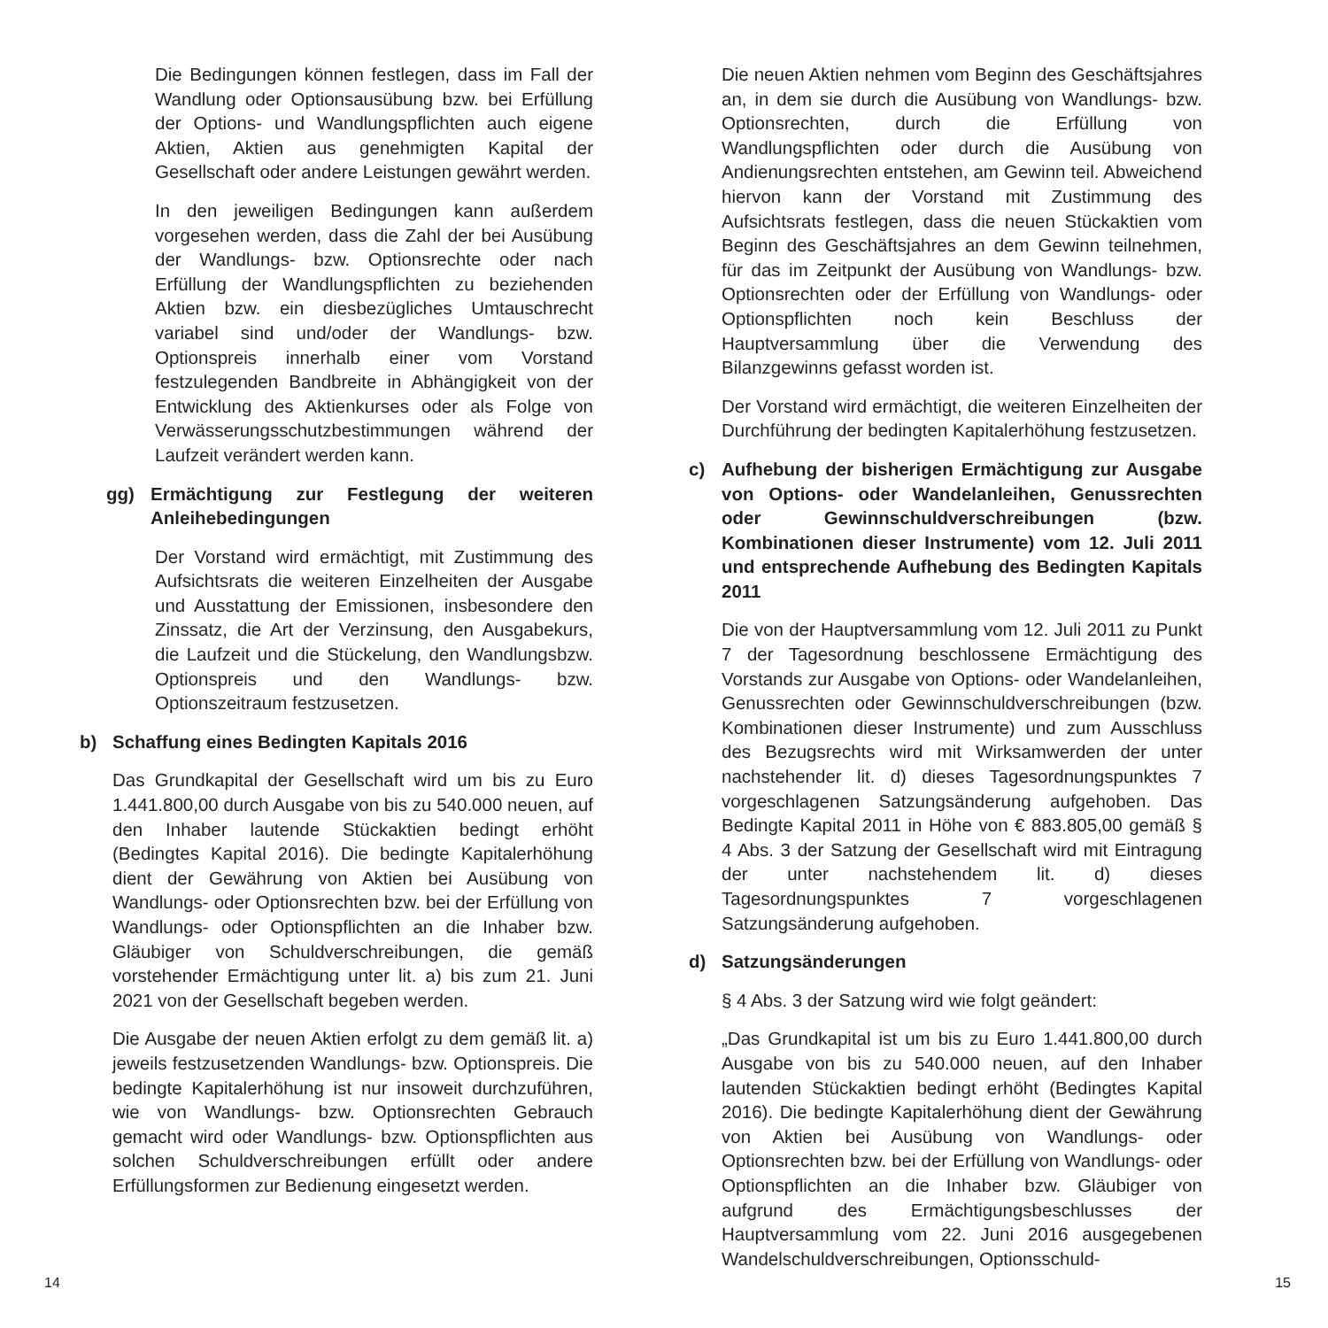Die Bedingungen können festlegen, dass im Fall der Wandlung oder Optionsausübung bzw. bei Erfüllung der Options- und Wandlungspflichten auch eigene Aktien, Aktien aus genehmigten Kapital der Gesellschaft oder andere Leistungen gewährt werden.
In den jeweiligen Bedingungen kann außerdem vorgesehen werden, dass die Zahl der bei Ausübung der Wandlungs- bzw. Optionsrechte oder nach Erfüllung der Wandlungspflichten zu beziehenden Aktien bzw. ein diesbezügliches Umtauschrecht variabel sind und/oder der Wandlungs- bzw. Optionspreis innerhalb einer vom Vorstand festzulegenden Bandbreite in Abhängigkeit von der Entwicklung des Aktienkurses oder als Folge von Verwässerungsschutzbestimmungen während der Laufzeit verändert werden kann.
gg) Ermächtigung zur Festlegung der weiteren Anleihebedingungen
Der Vorstand wird ermächtigt, mit Zustimmung des Aufsichtsrats die weiteren Einzelheiten der Ausgabe und Ausstattung der Emissionen, insbesondere den Zinssatz, die Art der Verzinsung, den Ausgabekurs, die Laufzeit und die Stückelung, den Wandlungsbzw. Optionspreis und den Wandlungs- bzw. Optionszeitraum festzusetzen.
b) Schaffung eines Bedingten Kapitals 2016
Das Grundkapital der Gesellschaft wird um bis zu Euro 1.441.800,00 durch Ausgabe von bis zu 540.000 neuen, auf den Inhaber lautende Stückaktien bedingt erhöht (Bedingtes Kapital 2016). Die bedingte Kapitalerhöhung dient der Gewährung von Aktien bei Ausübung von Wandlungs- oder Optionsrechten bzw. bei der Erfüllung von Wandlungs- oder Optionspflichten an die Inhaber bzw. Gläubiger von Schuldverschreibungen, die gemäß vorstehender Ermächtigung unter lit. a) bis zum 21. Juni 2021 von der Gesellschaft begeben werden.
Die Ausgabe der neuen Aktien erfolgt zu dem gemäß lit. a) jeweils festzusetzenden Wandlungs- bzw. Optionspreis. Die bedingte Kapitalerhöhung ist nur insoweit durchzuführen, wie von Wandlungs- bzw. Optionsrechten Gebrauch gemacht wird oder Wandlungs- bzw. Optionspflichten aus solchen Schuldverschreibungen erfüllt oder andere Erfüllungsformen zur Bedienung eingesetzt werden.
Die neuen Aktien nehmen vom Beginn des Geschäftsjahres an, in dem sie durch die Ausübung von Wandlungs- bzw. Optionsrechten, durch die Erfüllung von Wandlungspflichten oder durch die Ausübung von Andienungsrechten entstehen, am Gewinn teil. Abweichend hiervon kann der Vorstand mit Zustimmung des Aufsichtsrats festlegen, dass die neuen Stückaktien vom Beginn des Geschäftsjahres an dem Gewinn teilnehmen, für das im Zeitpunkt der Ausübung von Wandlungs- bzw. Optionsrechten oder der Erfüllung von Wandlungs- oder Optionspflichten noch kein Beschluss der Hauptversammlung über die Verwendung des Bilanzgewinns gefasst worden ist.
Der Vorstand wird ermächtigt, die weiteren Einzelheiten der Durchführung der bedingten Kapitalerhöhung festzusetzen.
c) Aufhebung der bisherigen Ermächtigung zur Ausgabe von Options- oder Wandelanleihen, Genussrechten oder Gewinnschuldverschreibungen (bzw. Kombinationen dieser Instrumente) vom 12. Juli 2011 und entsprechende Aufhebung des Bedingten Kapitals 2011
Die von der Hauptversammlung vom 12. Juli 2011 zu Punkt 7 der Tagesordnung beschlossene Ermächtigung des Vorstands zur Ausgabe von Options- oder Wandelanleihen, Genussrechten oder Gewinnschuldverschreibungen (bzw. Kombinationen dieser Instrumente) und zum Ausschluss des Bezugsrechts wird mit Wirksamwerden der unter nachstehender lit. d) dieses Tagesordnungspunktes 7 vorgeschlagenen Satzungsänderung aufgehoben. Das Bedingte Kapital 2011 in Höhe von € 883.805,00 gemäß § 4 Abs. 3 der Satzung der Gesellschaft wird mit Eintragung der unter nachstehendem lit. d) dieses Tagesordnungspunktes 7 vorgeschlagenen Satzungsänderung aufgehoben.
d) Satzungsänderungen
§ 4 Abs. 3 der Satzung wird wie folgt geändert:
„Das Grundkapital ist um bis zu Euro 1.441.800,00 durch Ausgabe von bis zu 540.000 neuen, auf den Inhaber lautenden Stückaktien bedingt erhöht (Bedingtes Kapital 2016). Die bedingte Kapitalerhöhung dient der Gewährung von Aktien bei Ausübung von Wandlungs- oder Optionsrechten bzw. bei der Erfüllung von Wandlungs- oder Optionspflichten an die Inhaber bzw. Gläubiger von aufgrund des Ermächtigungsbeschlusses der Hauptversammlung vom 22. Juni 2016 ausgegebenen Wandelschuldverschreibungen, Optionsschuld-
14 15